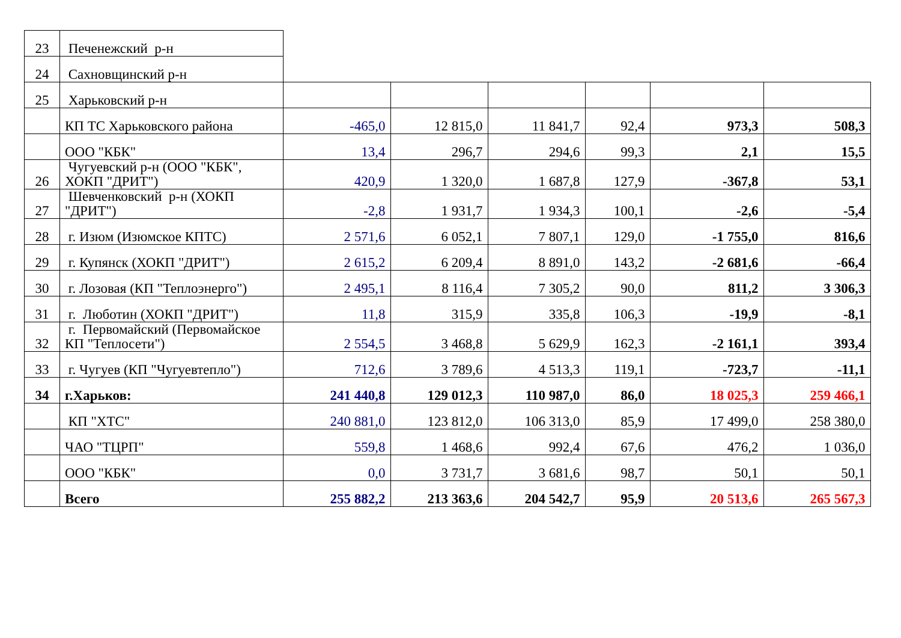| 23 | Печенежский р-н | | | | | | |
| 24 | Сахновщинский р-н | | | | | | |
| 25 | Харьковский р-н | | | | | | |
| | КП ТС Харьковского района | -465,0 | 12 815,0 | 11 841,7 | 92,4 | 973,3 | 508,3 |
| | ООО "КБК" | 13,4 | 296,7 | 294,6 | 99,3 | 2,1 | 15,5 |
| 26 | Чугуевский р-н (ООО "КБК", ХОКП "ДРИТ") | 420,9 | 1 320,0 | 1 687,8 | 127,9 | -367,8 | 53,1 |
| 27 | Шевченковский р-н (ХОКП "ДРИТ") | -2,8 | 1 931,7 | 1 934,3 | 100,1 | -2,6 | -5,4 |
| 28 | г. Изюм (Изюмское КПТС) | 2 571,6 | 6 052,1 | 7 807,1 | 129,0 | -1 755,0 | 816,6 |
| 29 | г. Купянск (ХОКП "ДРИТ") | 2 615,2 | 6 209,4 | 8 891,0 | 143,2 | -2 681,6 | -66,4 |
| 30 | г. Лозовая (КП "Теплоэнерго") | 2 495,1 | 8 116,4 | 7 305,2 | 90,0 | 811,2 | 3 306,3 |
| 31 | г. Люботин (ХОКП "ДРИТ") | 11,8 | 315,9 | 335,8 | 106,3 | -19,9 | -8,1 |
| 32 | г. Первомайский (Первомайское КП "Теплосети") | 2 554,5 | 3 468,8 | 5 629,9 | 162,3 | -2 161,1 | 393,4 |
| 33 | г. Чугуев (КП "Чугуевтепло") | 712,6 | 3 789,6 | 4 513,3 | 119,1 | -723,7 | -11,1 |
| 34 | г.Харьков: | 241 440,8 | 129 012,3 | 110 987,0 | 86,0 | 18 025,3 | 259 466,1 |
| | КП "ХТС" | 240 881,0 | 123 812,0 | 106 313,0 | 85,9 | 17 499,0 | 258 380,0 |
| | ЧАО "ТЦРП" | 559,8 | 1 468,6 | 992,4 | 67,6 | 476,2 | 1 036,0 |
| | ООО "КБК" | 0,0 | 3 731,7 | 3 681,6 | 98,7 | 50,1 | 50,1 |
| | Всего | 255 882,2 | 213 363,6 | 204 542,7 | 95,9 | 20 513,6 | 265 567,3 |